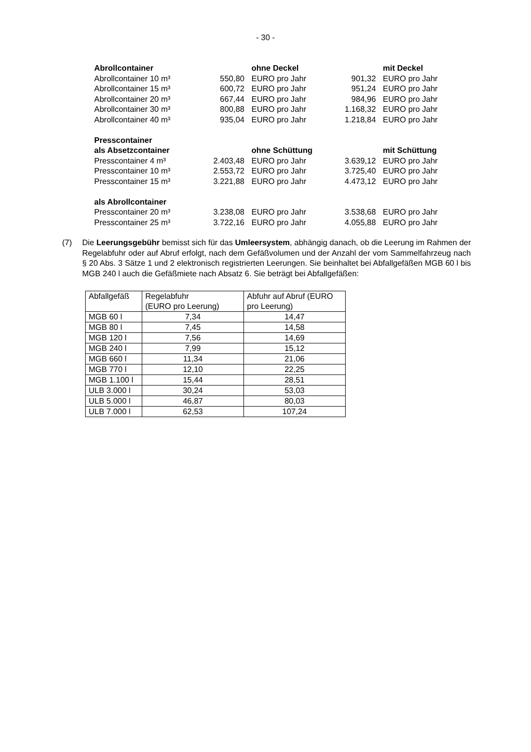- 30 -
| Abrollcontainer | | ohne Deckel | | mit Deckel |
| Abrollcontainer 10 m³ | 550,80 | EURO pro Jahr | 901,32 | EURO pro Jahr |
| Abrollcontainer 15 m³ | 600,72 | EURO pro Jahr | 951,24 | EURO pro Jahr |
| Abrollcontainer 20 m³ | 667,44 | EURO pro Jahr | 984,96 | EURO pro Jahr |
| Abrollcontainer 30 m³ | 800,88 | EURO pro Jahr | 1.168,32 | EURO pro Jahr |
| Abrollcontainer 40 m³ | 935,04 | EURO pro Jahr | 1.218,84 | EURO pro Jahr |
| Presscontainer | | | | |
| als Absetzcontainer | | ohne Schüttung | | mit Schüttung |
| Presscontainer 4 m³ | 2.403,48 | EURO pro Jahr | 3.639,12 | EURO pro Jahr |
| Presscontainer 10 m³ | 2.553,72 | EURO pro Jahr | 3.725,40 | EURO pro Jahr |
| Presscontainer 15 m³ | 3.221,88 | EURO pro Jahr | 4.473,12 | EURO pro Jahr |
| als Abrollcontainer | | | | |
| Presscontainer 20 m³ | 3.238,08 | EURO pro Jahr | 3.538,68 | EURO pro Jahr |
| Presscontainer 25 m³ | 3.722,16 | EURO pro Jahr | 4.055,88 | EURO pro Jahr |
(7) Die Leerungsgebühr bemisst sich für das Umleersystem, abhängig danach, ob die Leerung im Rahmen der Regelabfuhr oder auf Abruf erfolgt, nach dem Gefäßvolumen und der Anzahl der vom Sammelfahrzeug nach § 20 Abs. 3 Sätze 1 und 2 elektronisch registrierten Leerungen. Sie beinhaltet bei Abfallgefäßen MGB 60 l bis MGB 240 l auch die Gefäßmiete nach Absatz 6. Sie beträgt bei Abfallgefäßen:
| Abfallgefäß | Regelabfuhr (EURO pro Leerung) | Abfuhr auf Abruf (EURO pro Leerung) |
| --- | --- | --- |
| MGB 60 l | 7,34 | 14,47 |
| MGB 80 l | 7,45 | 14,58 |
| MGB 120 l | 7,56 | 14,69 |
| MGB 240 l | 7,99 | 15,12 |
| MGB 660 l | 11,34 | 21,06 |
| MGB 770 l | 12,10 | 22,25 |
| MGB 1.100 l | 15,44 | 28,51 |
| ULB 3.000 l | 30,24 | 53,03 |
| ULB 5.000 l | 46,87 | 80,03 |
| ULB 7.000 l | 62,53 | 107,24 |